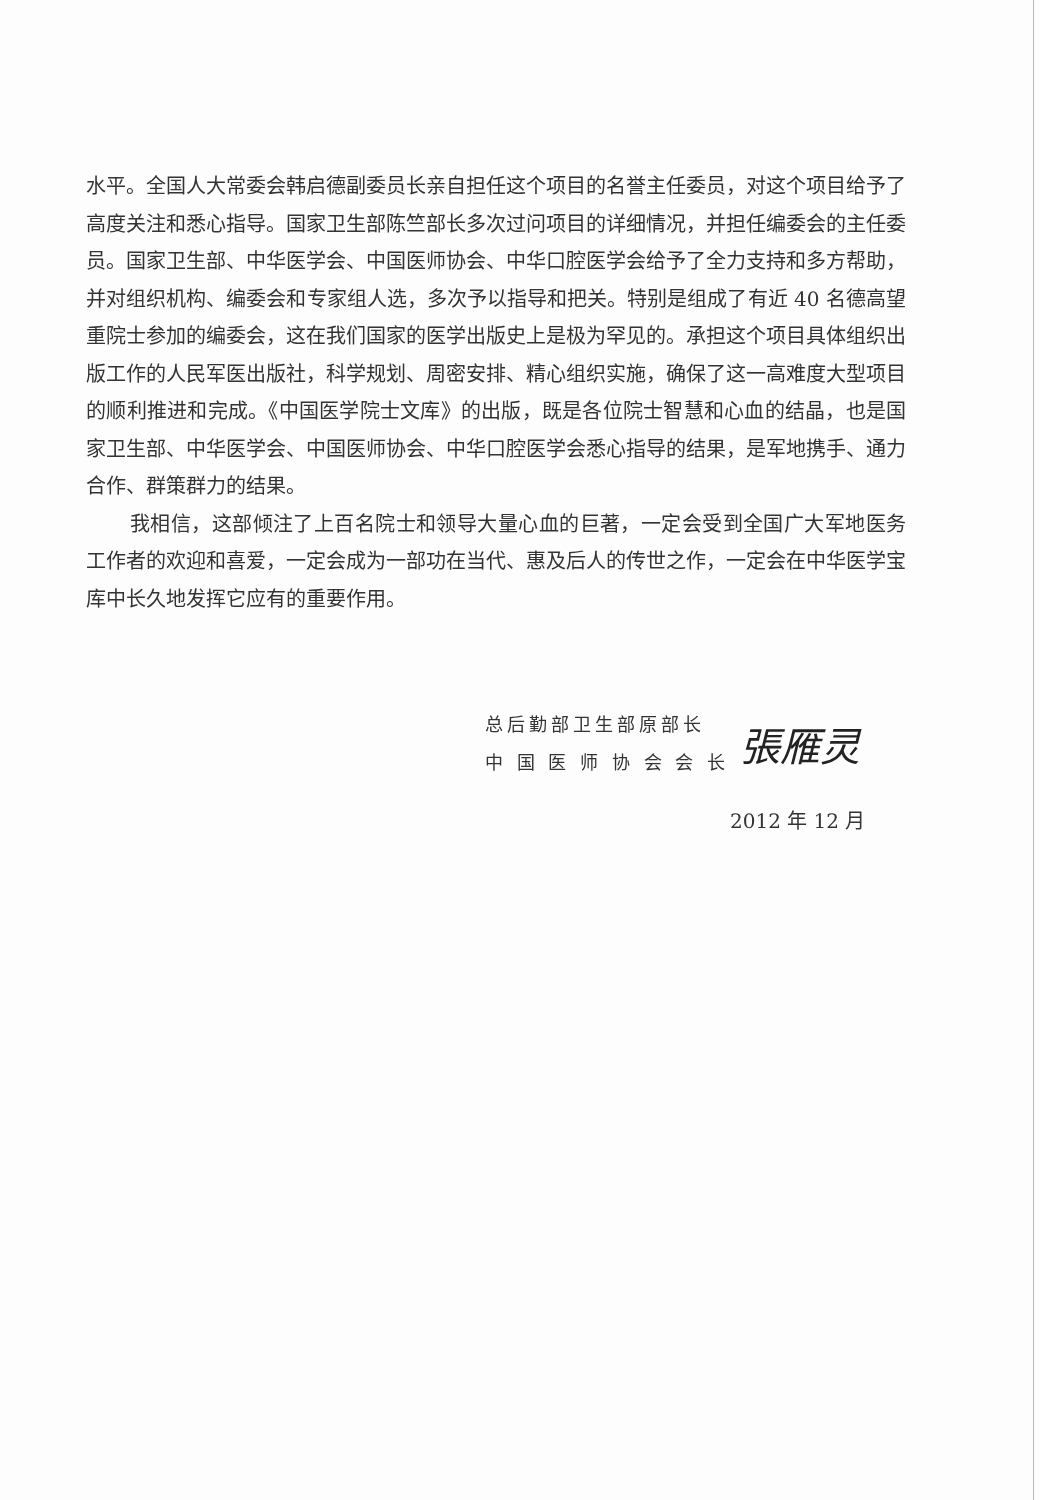水平。全国人大常委会韩启德副委员长亲自担任这个项目的名誉主任委员，对这个项目给予了高度关注和悉心指导。国家卫生部陈竺部长多次过问项目的详细情况，并担任编委会的主任委员。国家卫生部、中华医学会、中国医师协会、中华口腔医学会给予了全力支持和多方帮助，并对组织机构、编委会和专家组人选，多次予以指导和把关。特别是组成了有近 40 名德高望重院士参加的编委会，这在我们国家的医学出版史上是极为罕见的。承担这个项目具体组织出版工作的人民军医出版社，科学规划、周密安排、精心组织实施，确保了这一高难度大型项目的顺利推进和完成。《中国医学院士文库》的出版，既是各位院士智慧和心血的结晶，也是国家卫生部、中华医学会、中国医师协会、中华口腔医学会悉心指导的结果，是军地携手、通力合作、群策群力的结果。
我相信，这部倾注了上百名院士和领导大量心血的巨著，一定会受到全国广大军地医务工作者的欢迎和喜爱，一定会成为一部功在当代、惠及后人的传世之作，一定会在中华医学宝库中长久地发挥它应有的重要作用。
总后勤部卫生部原部长
中 国 医 师 协 会 会 长
張雁灵
2012 年 12 月